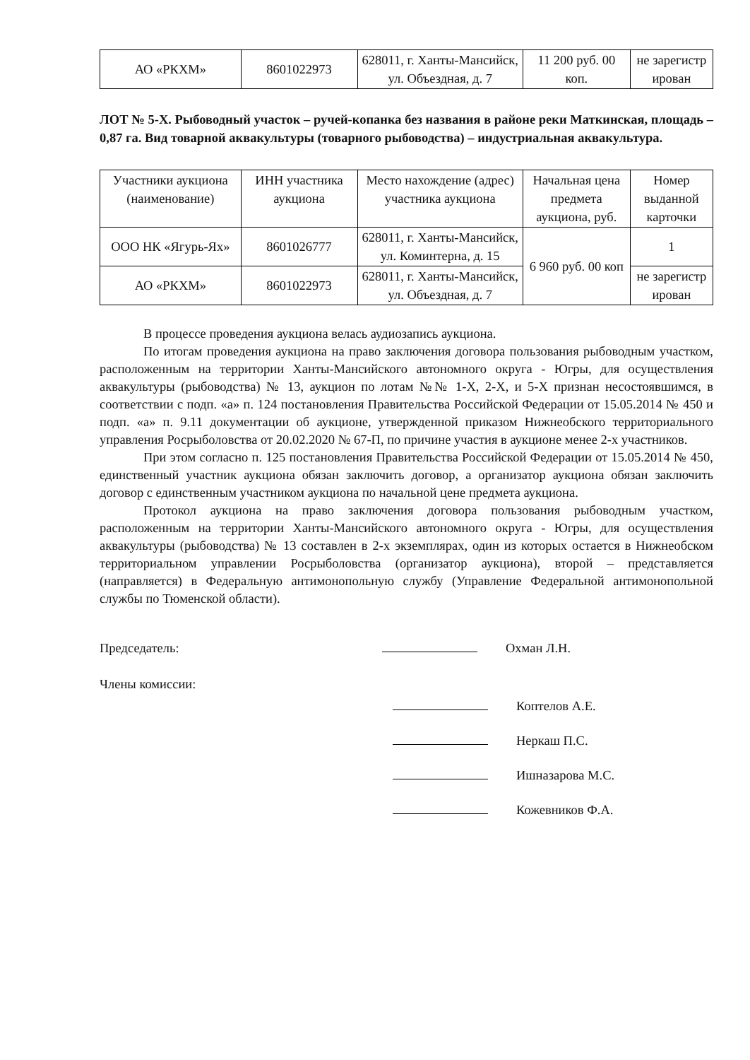| АО «РКХМ» | 8601022973 | 628011, г. Ханты-Мансийск, ул. Объездная, д. 7 | 11 200 руб. 00 коп. | не зарегистр ирован |
ЛОТ № 5-Х. Рыбоводный участок – ручей-копанка без названия в районе реки Маткинская, площадь – 0,87 га. Вид товарной аквакультуры (товарного рыбоводства) – индустриальная аквакультура.
| Участники аукциона (наименование) | ИНН участника аукциона | Место нахождение (адрес) участника аукциона | Начальная цена предмета аукциона, руб. | Номер выданной карточки |
| --- | --- | --- | --- | --- |
| ООО НК «Ягурь-Ях» | 8601026777 | 628011, г. Ханты-Мансийск, ул. Коминтерна, д. 15 | 6 960 руб. 00 коп | 1 |
| АО «РКХМ» | 8601022973 | 628011, г. Ханты-Мансийск, ул. Объездная, д. 7 | | не зарегистр ирован |
В процессе проведения аукциона велась аудиозапись аукциона.
По итогам проведения аукциона на право заключения договора пользования рыбоводным участком, расположенным на территории Ханты-Мансийского автономного округа - Югры, для осуществления аквакультуры (рыбоводства) № 13, аукцион по лотам №№ 1-Х, 2-Х, и 5-Х признан несостоявшимся, в соответствии с подп. «а» п. 124 постановления Правительства Российской Федерации от 15.05.2014 № 450 и подп. «а» п. 9.11 документации об аукционе, утвержденной приказом Нижнеобского территориального управления Росрыболовства от 20.02.2020 № 67-П, по причине участия в аукционе менее 2-х участников.
При этом согласно п. 125 постановления Правительства Российской Федерации от 15.05.2014 № 450, единственный участник аукциона обязан заключить договор, а организатор аукциона обязан заключить договор с единственным участником аукциона по начальной цене предмета аукциона.
Протокол аукциона на право заключения договора пользования рыбоводным участком, расположенным на территории Ханты-Мансийского автономного округа - Югры, для осуществления аквакультуры (рыбоводства) № 13 составлен в 2-х экземплярах, один из которых остается в Нижнеобском территориальном управлении Росрыболовства (организатор аукциона), второй – представляется (направляется) в Федеральную антимонопольную службу (Управление Федеральной антимонопольной службы по Тюменской области).
Председатель: Охман Л.Н.
Члены комиссии:
Коптелов А.Е.
Неркаш П.С.
Ишназарова М.С.
Кожевников Ф.А.